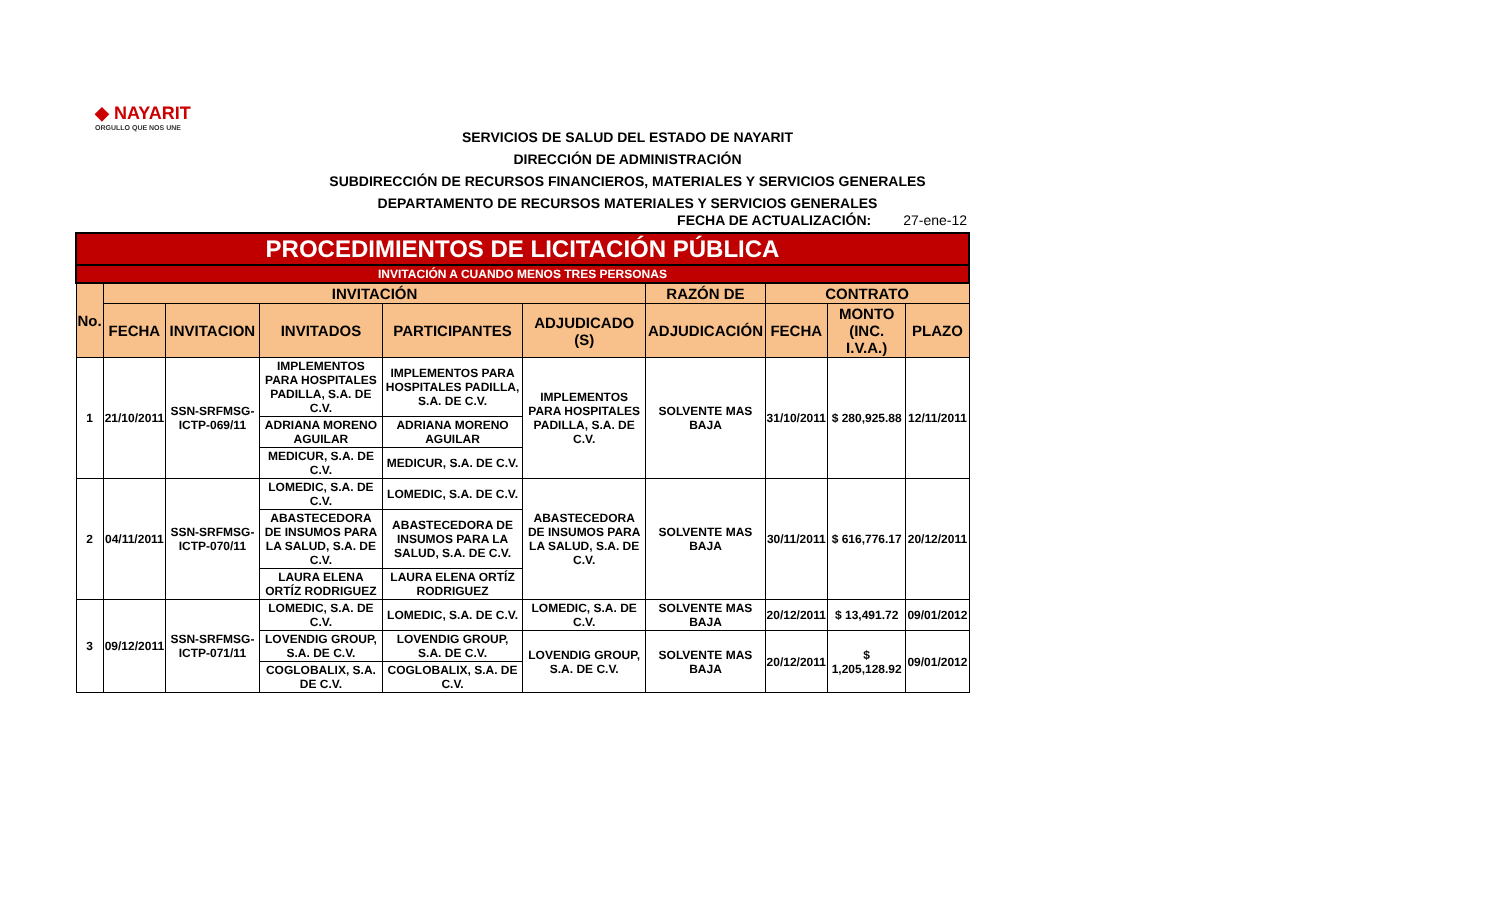◆ NAYARIT
ORGULLO QUE NOS UNE
SERVICIOS DE SALUD DEL ESTADO DE NAYARIT
DIRECCIÓN DE ADMINISTRACIÓN
SUBDIRECCIÓN DE RECURSOS FINANCIEROS, MATERIALES Y SERVICIOS GENERALES
DEPARTAMENTO DE RECURSOS MATERIALES Y SERVICIOS GENERALES
FECHA DE ACTUALIZACIÓN: 27-ene-12
| PROCEDIMIENTOS DE LICITACIÓN PÚBLICA | | | | | | | | | |
| --- | --- | --- | --- | --- | --- | --- | --- | --- | --- |
| INVITACIÓN A CUANDO MENOS TRES PERSONAS | | | | | | | | | |
| No. | INVITACIÓN | | | | | RAZÓN DE | CONTRATO | | |
| | FECHA | INVITACION | INVITADOS | PARTICIPANTES | ADJUDICADO (S) | ADJUDICACIÓN | FECHA | MONTO (INC. I.V.A.) | PLAZO |
| 1 | 21/10/2011 | SSN-SRFMSG-ICTP-069/11 | IMPLEMENTOS PARA HOSPITALES PADILLA, S.A. DE C.V. | IMPLEMENTOS PARA HOSPITALES PADILLA, S.A. DE C.V. | IMPLEMENTOS PARA HOSPITALES PADILLA, S.A. DE C.V. | SOLVENTE MAS BAJA | 31/10/2011 | $ 280,925.88 | 12/11/2011 |
| | | | ADRIANA MORENO AGUILAR | ADRIANA MORENO AGUILAR | | | | | |
| | | | MEDICUR, S.A. DE C.V. | MEDICUR, S.A. DE C.V. | | | | | |
| 2 | 04/11/2011 | SSN-SRFMSG-ICTP-070/11 | LOMEDIC, S.A. DE C.V. | LOMEDIC, S.A. DE C.V. | ABASTECEDORA DE INSUMOS PARA LA SALUD, S.A. DE C.V. | SOLVENTE MAS BAJA | 30/11/2011 | $ 616,776.17 | 20/12/2011 |
| | | | ABASTECEDORA DE INSUMOS PARA LA SALUD, S.A. DE C.V. | ABASTECEDORA DE INSUMOS PARA LA SALUD, S.A. DE C.V. | | | | | |
| | | | LAURA ELENA ORTÍZ RODRIGUEZ | LAURA ELENA ORTÍZ RODRIGUEZ | | | | | |
| 3 | 09/12/2011 | SSN-SRFMSG-ICTP-071/11 | LOMEDIC, S.A. DE C.V. | LOMEDIC, S.A. DE C.V. | LOMEDIC, S.A. DE C.V. | SOLVENTE MAS BAJA | 20/12/2011 | $ 13,491.72 | 09/01/2012 |
| | | | LOVENDIG GROUP, S.A. DE C.V. | LOVENDIG GROUP, S.A. DE C.V. | LOVENDIG GROUP, S.A. DE C.V. | SOLVENTE MAS BAJA | 20/12/2011 | $ 1,205,128.92 | 09/01/2012 |
| | | | COGLOBALIX, S.A. DE C.V. | COGLOBALIX, S.A. DE C.V. | | | | | |